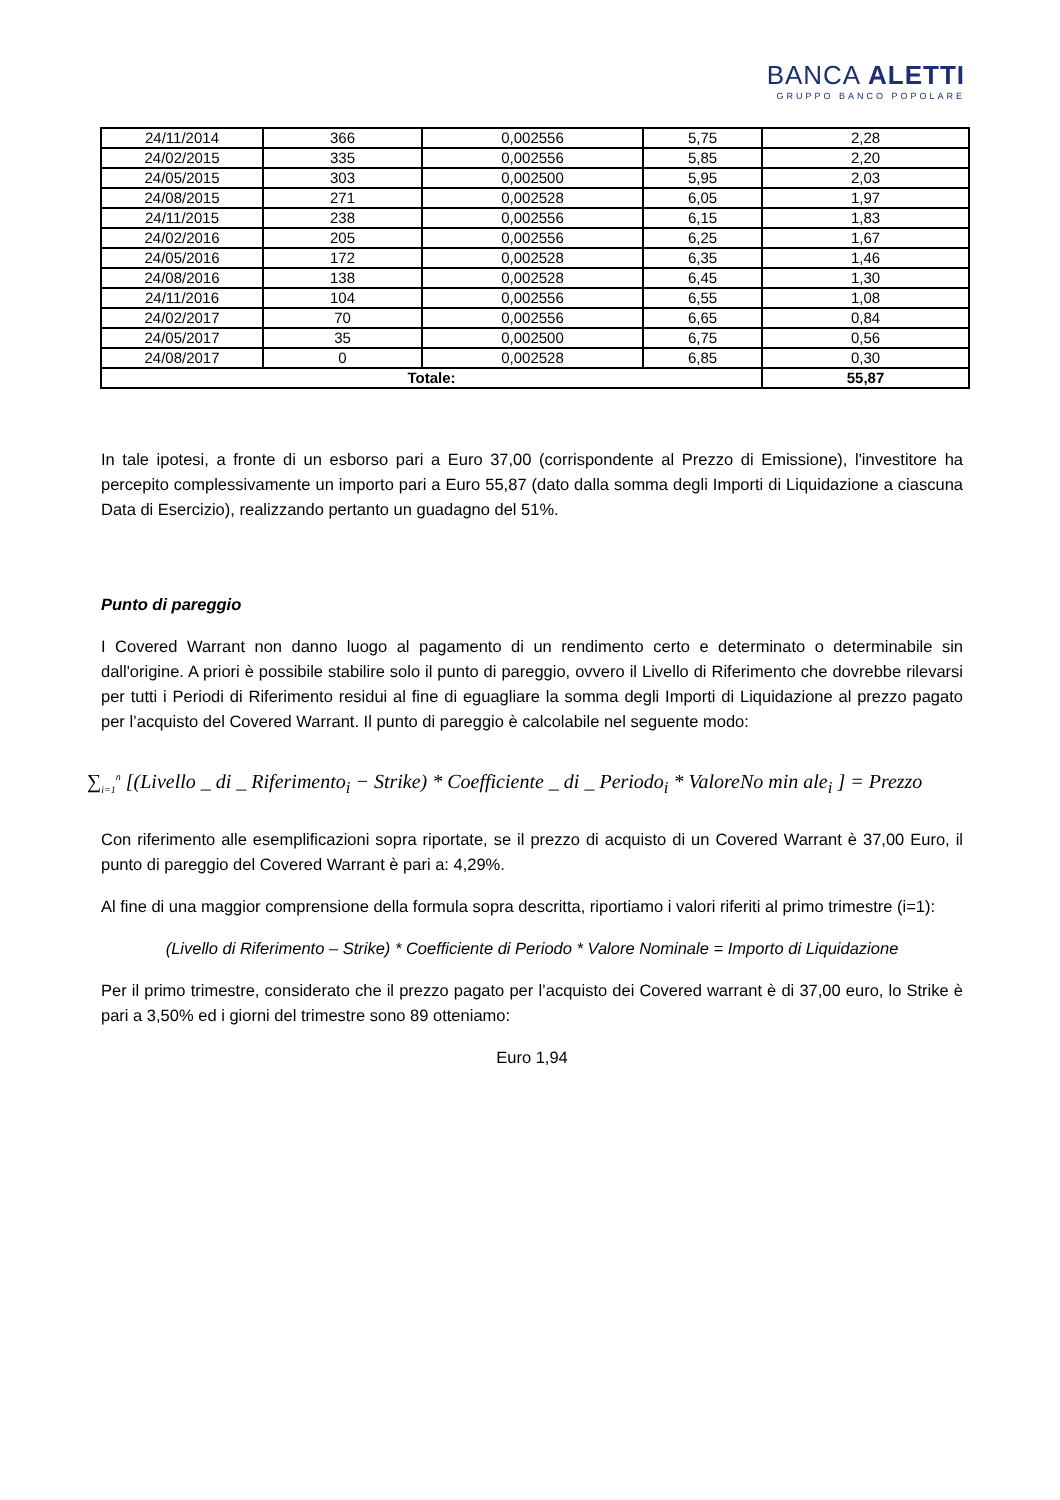BANCA ALETTI
GRUPPO BANCO POPOLARE
| 24/11/2014 | 366 | 0,002556 | 5,75 | 2,28 |
| 24/02/2015 | 335 | 0,002556 | 5,85 | 2,20 |
| 24/05/2015 | 303 | 0,002500 | 5,95 | 2,03 |
| 24/08/2015 | 271 | 0,002528 | 6,05 | 1,97 |
| 24/11/2015 | 238 | 0,002556 | 6,15 | 1,83 |
| 24/02/2016 | 205 | 0,002556 | 6,25 | 1,67 |
| 24/05/2016 | 172 | 0,002528 | 6,35 | 1,46 |
| 24/08/2016 | 138 | 0,002528 | 6,45 | 1,30 |
| 24/11/2016 | 104 | 0,002556 | 6,55 | 1,08 |
| 24/02/2017 | 70 | 0,002556 | 6,65 | 0,84 |
| 24/05/2017 | 35 | 0,002500 | 6,75 | 0,56 |
| 24/08/2017 | 0 | 0,002528 | 6,85 | 0,30 |
| Totale: | | | | 55,87 |
In tale ipotesi, a fronte di un esborso pari a Euro 37,00 (corrispondente al Prezzo di Emissione), l'investitore ha percepito complessivamente un importo pari a Euro 55,87 (dato dalla somma degli Importi di Liquidazione a ciascuna Data di Esercizio), realizzando pertanto un guadagno del 51%.
Punto di pareggio
I Covered Warrant non danno luogo al pagamento di un rendimento certo e determinato o determinabile sin dall'origine. A priori è possibile stabilire solo il punto di pareggio, ovvero il Livello di Riferimento che dovrebbe rilevarsi per tutti i Periodi di Riferimento residui al fine di eguagliare la somma degli Importi di Liquidazione al prezzo pagato per l’acquisto del Covered Warrant. Il punto di pareggio è calcolabile nel seguente modo:
∑<sub>i=1</sub><sup>n</sup> [(Livello _ di _ Riferimento<sub>i</sub> − Strike) * Coefficiente _ di _ Periodo<sub>i</sub> * ValoreNo min ale<sub>i</sub> ] = Prezzo
Con riferimento alle esemplificazioni sopra riportate, se il prezzo di acquisto di un Covered Warrant è 37,00 Euro, il punto di pareggio del Covered Warrant è pari a: 4,29%.
Al fine di una maggior comprensione della formula sopra descritta, riportiamo i valori riferiti al primo trimestre (i=1):
(Livello di Riferimento – Strike) * Coefficiente di Periodo * Valore Nominale = Importo di Liquidazione
Per il primo trimestre, considerato che il prezzo pagato per l’acquisto dei Covered warrant è di 37,00 euro, lo Strike è pari a 3,50% ed i giorni del trimestre sono 89 otteniamo:
Euro 1,94